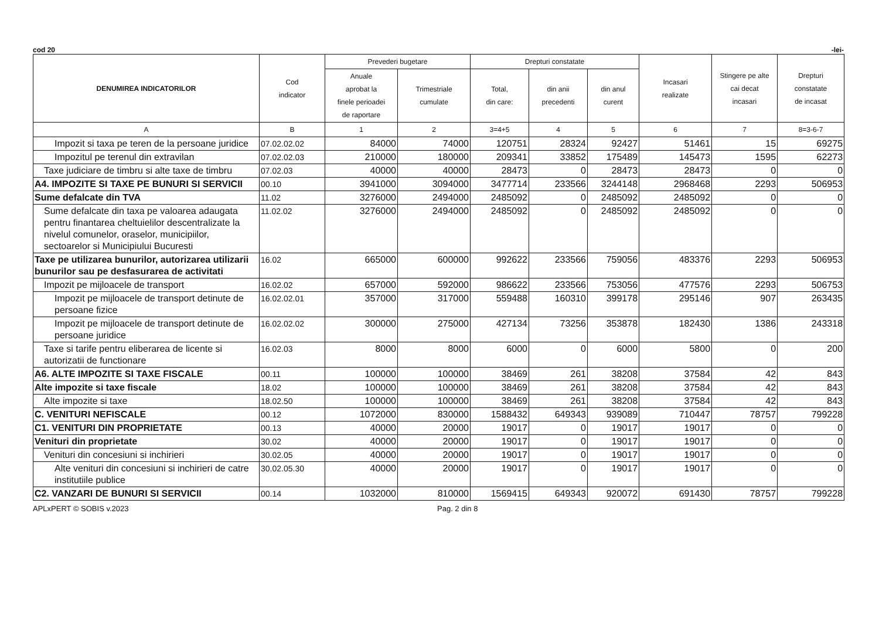cod 20 -lei-
| DENUMIREA INDICATORILOR | Cod indicator | Prevederi bugetare | | Drepturi constatate | | | Incasari realizate | Stingere pe alte cai decat incasari | Drepturi constatate de incasat |
| --- | --- | --- | --- | --- | --- | --- | --- | --- | --- |
| | | Anuale aprobat la finele perioadei de raportare | Trimestriale cumulate | Total, din care: | din anii precedenti | din anul curent | | | |
| A | B | 1 | 2 | 3=4+5 | 4 | 5 | 6 | 7 | 8=3-6-7 |
| Impozit si taxa pe teren de la persoane juridice | 07.02.02.02 | 84000 | 74000 | 120751 | 28324 | 92427 | 51461 | 15 | 69275 |
| Impozitul pe terenul din extravilan | 07.02.02.03 | 210000 | 180000 | 209341 | 33852 | 175489 | 145473 | 1595 | 62273 |
| Taxe judiciare de timbru si alte taxe de timbru | 07.02.03 | 40000 | 40000 | 28473 | 0 | 28473 | 28473 | 0 | 0 |
| A4. IMPOZITE SI TAXE PE BUNURI SI SERVICII | 00.10 | 3941000 | 3094000 | 3477714 | 233566 | 3244148 | 2968468 | 2293 | 506953 |
| Sume defalcate din TVA | 11.02 | 3276000 | 2494000 | 2485092 | 0 | 2485092 | 2485092 | 0 | 0 |
| Sume defalcate din taxa pe valoarea adaugata pentru finantarea cheltuielilor descentralizate la nivelul comunelor, oraselor, municipiilor, sectoarelor si Municipiului Bucuresti | 11.02.02 | 3276000 | 2494000 | 2485092 | 0 | 2485092 | 2485092 | 0 | 0 |
| Taxe pe utilizarea bunurilor, autorizarea utilizarii bunurilor sau pe desfasurarea de activitati | 16.02 | 665000 | 600000 | 992622 | 233566 | 759056 | 483376 | 2293 | 506953 |
| Impozit pe mijloacele de transport | 16.02.02 | 657000 | 592000 | 986622 | 233566 | 753056 | 477576 | 2293 | 506753 |
| Impozit pe mijloacele de transport detinute de persoane fizice | 16.02.02.01 | 357000 | 317000 | 559488 | 160310 | 399178 | 295146 | 907 | 263435 |
| Impozit pe mijloacele de transport detinute de persoane juridice | 16.02.02.02 | 300000 | 275000 | 427134 | 73256 | 353878 | 182430 | 1386 | 243318 |
| Taxe si tarife pentru eliberarea de licente si autorizatii de functionare | 16.02.03 | 8000 | 8000 | 6000 | 0 | 6000 | 5800 | 0 | 200 |
| A6. ALTE IMPOZITE SI TAXE FISCALE | 00.11 | 100000 | 100000 | 38469 | 261 | 38208 | 37584 | 42 | 843 |
| Alte impozite si taxe fiscale | 18.02 | 100000 | 100000 | 38469 | 261 | 38208 | 37584 | 42 | 843 |
| Alte impozite si taxe | 18.02.50 | 100000 | 100000 | 38469 | 261 | 38208 | 37584 | 42 | 843 |
| C. VENITURI NEFISCALE | 00.12 | 1072000 | 830000 | 1588432 | 649343 | 939089 | 710447 | 78757 | 799228 |
| C1. VENITURI DIN PROPRIETATE | 00.13 | 40000 | 20000 | 19017 | 0 | 19017 | 19017 | 0 | 0 |
| Venituri din proprietate | 30.02 | 40000 | 20000 | 19017 | 0 | 19017 | 19017 | 0 | 0 |
| Venituri din concesiuni si inchirieri | 30.02.05 | 40000 | 20000 | 19017 | 0 | 19017 | 19017 | 0 | 0 |
| Alte venituri din concesiuni si inchirieri de catre institutiile publice | 30.02.05.30 | 40000 | 20000 | 19017 | 0 | 19017 | 19017 | 0 | 0 |
| C2. VANZARI DE BUNURI SI SERVICII | 00.14 | 1032000 | 810000 | 1569415 | 649343 | 920072 | 691430 | 78757 | 799228 |
APLxPERT © SOBIS v.2023 Pag. 2 din 8